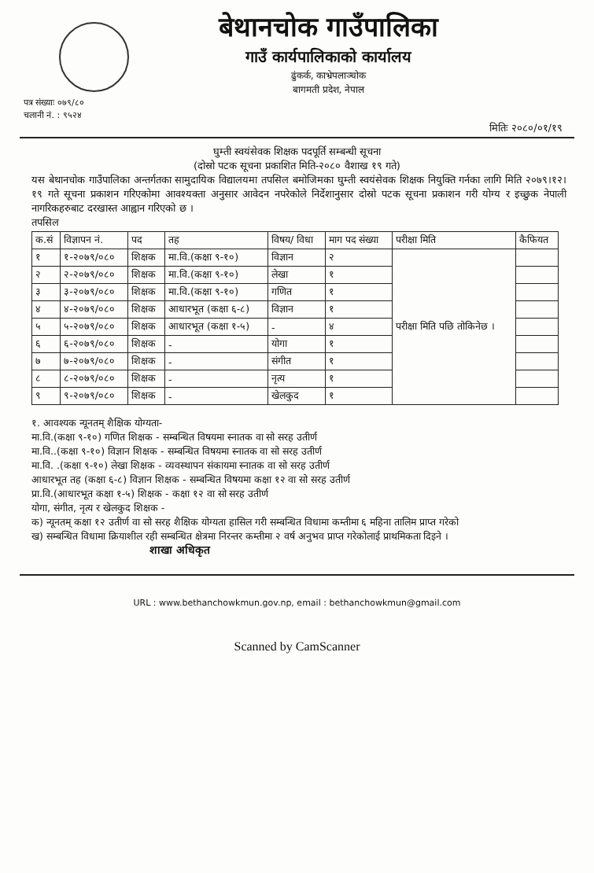बेथानचोक गाउँपालिका
गाउँ कार्यपालिकाको कार्यालय
ढुंकर्क, काभ्रेपलाञ्चोक
बागमती प्रदेश, नेपाल
पत्र संख्याः ०७९/८०
चलानी नं. : ९५२४
मितिः २०८०/०१/१९
घुम्ती स्वयंसेवक शिक्षक पदपूर्ति सम्बन्धी सूचना
(दोस्रो पटक सूचना प्रकाशित मिति-२०८० वैशाख १९ गते)
यस बेथानचोक गाउँपालिका अन्तर्गतका सामुदायिक विद्यालयमा तपसिल बमोजिमका घुम्ती स्वयंसेवक शिक्षक नियुक्ति गर्नका लागि मिति २०७९।१२।१९ गते सूचना प्रकाशन गरिएकोमा आवश्यक्ता अनुसार आवेदन नपरेकोले निर्देशानुसार दोस्रो पटक सूचना प्रकाशन गरी योग्य र इच्छुक नेपाली नागरिकहरुबाट दरखास्त आह्वान गरिएको छ ।
तपसिल
| क.सं | विज्ञापन नं. | पद | तह | विषय/ विधा | माग पद संख्या | परीक्षा मिति | कैफियत |
| --- | --- | --- | --- | --- | --- | --- | --- |
| १ | १-२०७९/०८० | शिक्षक | मा.वि.(कक्षा ९-१०) | विज्ञान | २ | परीक्षा मिति पछि तोकिनेछ । | |
| २ | २-२०७९/०८० | शिक्षक | मा.वि.(कक्षा ९-१०) | लेखा | १ | | |
| ३ | ३-२०७९/०८० | शिक्षक | मा.वि.(कक्षा ९-१०) | गणित | १ | | |
| ४ | ४-२०७९/०८० | शिक्षक | आधारभूत (कक्षा ६-८) | विज्ञान | १ | | |
| ५ | ५-२०७९/०८० | शिक्षक | आधारभूत (कक्षा १-५) | - | ४ | | |
| ६ | ६-२०७९/०८० | शिक्षक | - | योगा | १ | | |
| ७ | ७-२०७९/०८० | शिक्षक | - | संगीत | १ | | |
| ८ | ८-२०७९/०८० | शिक्षक | - | नृत्य | १ | | |
| ९ | ९-२०७९/०८० | शिक्षक | - | खेलकुद | १ | | |
१. आवश्यक न्यूनतम् शैक्षिक योग्यता-
मा.वि.(कक्षा ९-१०) गणित शिक्षक - सम्बन्धित विषयमा स्नातक वा सो सरह उतीर्ण
मा.वि..(कक्षा ९-१०) विज्ञान शिक्षक - सम्बन्धित विषयमा स्नातक वा सो सरह उतीर्ण
मा.वि. .(कक्षा ९-१०) लेखा शिक्षक - व्यवस्थापन संकायमा स्नातक वा सो सरह उतीर्ण
आधारभूत तह (कक्षा ६-८) विज्ञान शिक्षक - सम्बन्धित विषयमा कक्षा १२ वा सो सरह उतीर्ण
प्रा.वि.(आधारभूत कक्षा १-५) शिक्षक - कक्षा १२ वा सो सरह उतीर्ण
योगा, संगीत, नृत्य र खेलकुद शिक्षक -
क) न्यूनतम् कक्षा १२ उतीर्ण वा सो सरह शैक्षिक योग्यता हासिल गरी सम्बन्धित विधामा कम्तीमा ६ महिना तालिम प्राप्त गरेको
ख) सम्बन्धित विधामा क्रियाशील रही सम्बन्धित क्षेत्रमा निरन्तर कम्तीमा २ वर्ष अनुभव प्राप्त गरेकोलाई प्राथमिकता दिइने ।
शाखा अधिकृत
URL : www.bethanchowkmun.gov.np, email : bethanchowkmun@gmail.com
Scanned by CamScanner